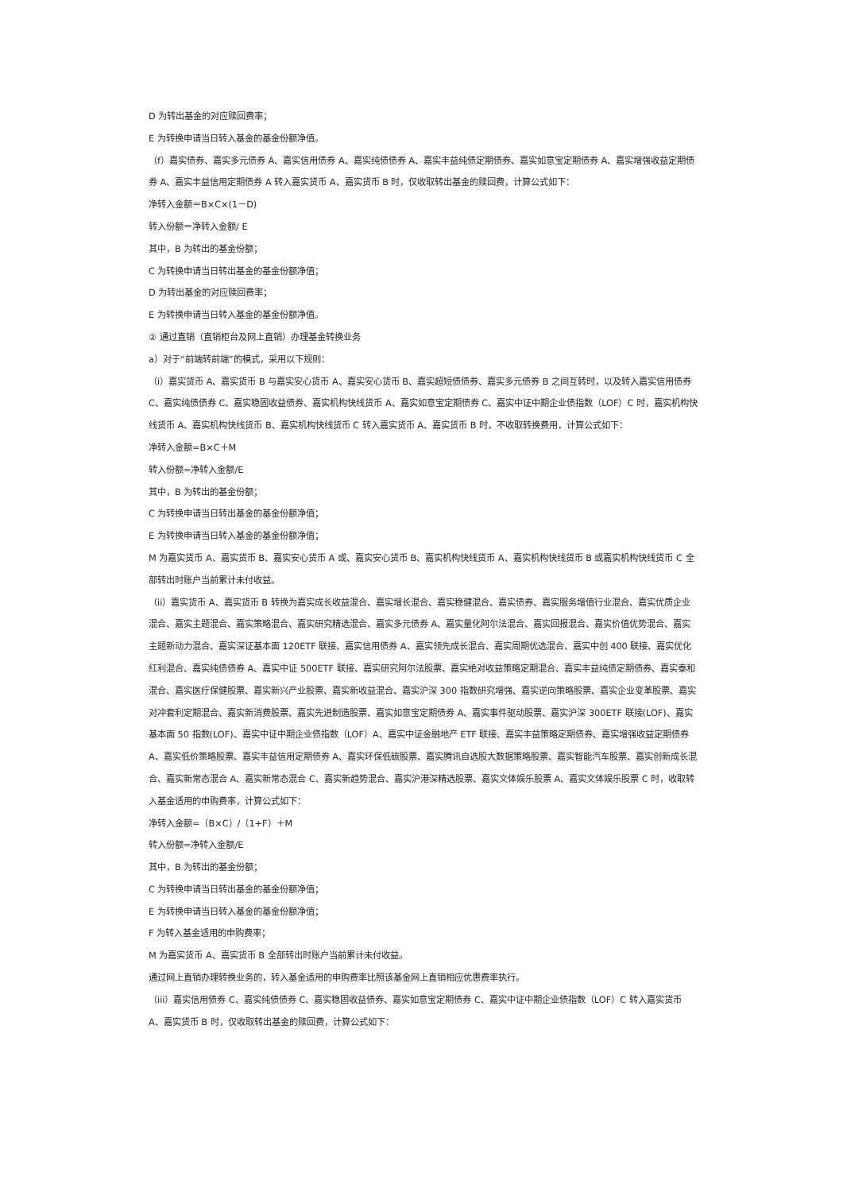D 为转出基金的对应赎回费率；
E 为转换申请当日转入基金的基金份额净值。
（f）嘉实债券、嘉实多元债券 A、嘉实信用债券 A、嘉实纯债债券 A、嘉实丰益纯债定期债券、嘉实如意宝定期债券 A、嘉实增强收益定期债券 A、嘉实丰益信用定期债券 A 转入嘉实货币 A、嘉实货币 B 时，仅收取转出基金的赎回费，计算公式如下：
净转入金额＝B×C×(1－D)
转入份额＝净转入金额/ E
其中，B 为转出的基金份额；
C 为转换申请当日转出基金的基金份额净值；
D 为转出基金的对应赎回费率；
E 为转换申请当日转入基金的基金份额净值。
② 通过直销（直销柜台及网上直销）办理基金转换业务
a）对于“前端转前端”的模式，采用以下规则：
（i）嘉实货币 A、嘉实货币 B 与嘉实安心货币 A、嘉实安心货币 B、嘉实超短债债券、嘉实多元债券 B 之间互转时，以及转入嘉实信用债券 C、嘉实纯债债券 C、嘉实稳固收益债券、嘉实机构快线货币 A、嘉实如意宝定期债券 C、嘉实中证中期企业债指数（LOF）C 时，嘉实机构快线货币 A、嘉实机构快线货币 B、嘉实机构快线货币 C 转入嘉实货币 A、嘉实货币 B 时，不收取转换费用，计算公式如下：
净转入金额=B×C＋M
转入份额=净转入金额/E
其中，B 为转出的基金份额；
C 为转换申请当日转出基金的基金份额净值；
E 为转换申请当日转入基金的基金份额净值；
M 为嘉实货币 A、嘉实货币 B、嘉实安心货币 A 或、嘉实安心货币 B、嘉实机构快线货币 A、嘉实机构快线货币 B 或嘉实机构快线货币 C 全部转出时账户当前累计未付收益。
（ii）嘉实货币 A、嘉实货币 B 转换为嘉实成长收益混合、嘉实增长混合、嘉实稳健混合、嘉实债券、嘉实服务增值行业混合、嘉实优质企业混合、嘉实主题混合、嘉实策略混合、嘉实研究精选混合、嘉实多元债券 A、嘉实量化阿尔法混合、嘉实回报混合、嘉实价值优势混合、嘉实主题新动力混合、嘉实深证基本面 120ETF 联接、嘉实信用债券 A、嘉实领先成长混合、嘉实周期优选混合、嘉实中创 400 联接、嘉实优化红利混合、嘉实纯债债券 A、嘉实中证 500ETF 联接、嘉实研究阿尔法股票、嘉实绝对收益策略定期混合、嘉实丰益纯债定期债券、嘉实泰和混合、嘉实医疗保健股票、嘉实新兴产业股票、嘉实新收益混合、嘉实沪深 300 指数研究增强、嘉实逆向策略股票、嘉实企业变革股票、嘉实对冲套利定期混合、嘉实新消费股票、嘉实先进制造股票、嘉实如意宝定期债券 A、嘉实事件驱动股票、嘉实沪深 300ETF 联接(LOF)、嘉实基本面 50 指数(LOF)、嘉实中证中期企业债指数（LOF）A、嘉实中证金融地产 ETF 联接、嘉实丰益策略定期债券、嘉实增强收益定期债券 A、嘉实低价策略股票、嘉实丰益信用定期债券 A、嘉实环保低碳股票、嘉实腾讯自选股大数据策略股票、嘉实智能汽车股票、嘉实创新成长混合、嘉实新常态混合 A、嘉实新常态混合 C、嘉实新趋势混合、嘉实沪港深精选股票、嘉实文体娱乐股票 A、嘉实文体娱乐股票 C 时，收取转入基金适用的申购费率，计算公式如下：
净转入金额=（B×C）/（1+F）＋M
转入份额=净转入金额/E
其中，B 为转出的基金份额；
C 为转换申请当日转出基金的基金份额净值；
E 为转换申请当日转入基金的基金份额净值；
F 为转入基金适用的申购费率；
M 为嘉实货币 A、嘉实货币 B 全部转出时账户当前累计未付收益。
通过网上直销办理转换业务的，转入基金适用的申购费率比照该基金网上直销相应优惠费率执行。
（iii）嘉实信用债券 C、嘉实纯债债券 C、嘉实稳固收益债券、嘉实如意宝定期债券 C、嘉实中证中期企业债指数（LOF）C 转入嘉实货币 A、嘉实货币 B 时，仅收取转出基金的赎回费，计算公式如下：